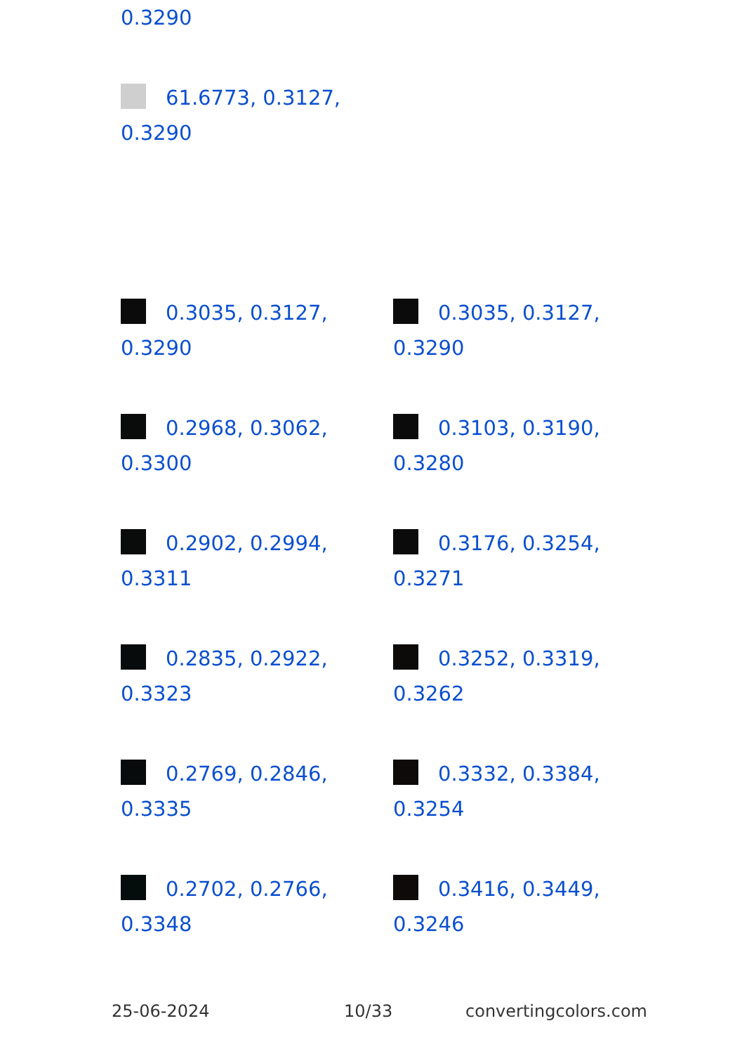0.3290
61.6773, 0.3127, 0.3290
0.3035, 0.3127, 0.3290
0.3035, 0.3127, 0.3290
0.2968, 0.3062, 0.3300
0.3103, 0.3190, 0.3280
0.2902, 0.2994, 0.3311
0.3176, 0.3254, 0.3271
0.2835, 0.2922, 0.3323
0.3252, 0.3319, 0.3262
0.2769, 0.2846, 0.3335
0.3332, 0.3384, 0.3254
0.2702, 0.2766, 0.3348
0.3416, 0.3449, 0.3246
25-06-2024 10/33 convertingcolors.com